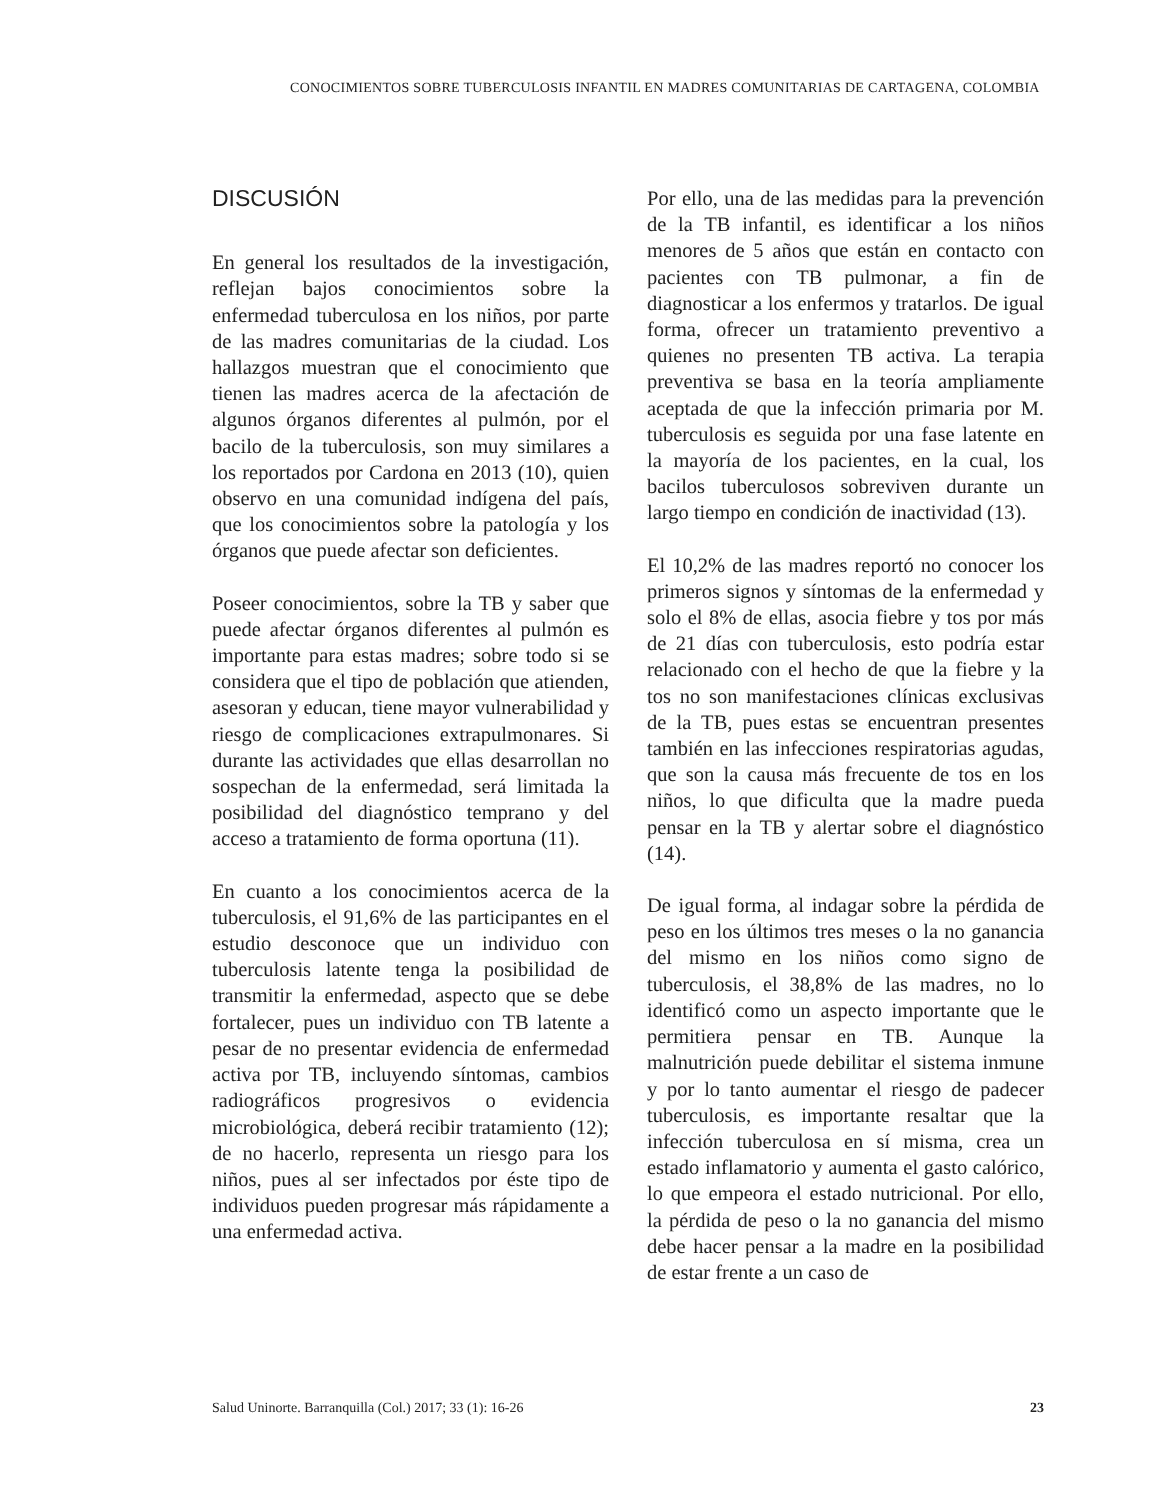CONOCIMIENTOS SOBRE TUBERCULOSIS INFANTIL EN MADRES COMUNITARIAS DE CARTAGENA, COLOMBIA
DISCUSIÓN
En general los resultados de la investigación, reflejan bajos conocimientos sobre la enfermedad tuberculosa en los niños, por parte de las madres comunitarias de la ciudad. Los hallazgos muestran que el conocimiento que tienen las madres acerca de la afectación de algunos órganos diferentes al pulmón, por el bacilo de la tuberculosis, son muy similares a los reportados por Cardona en 2013 (10), quien observo en una comunidad indígena del país, que los conocimientos sobre la patología y los órganos que puede afectar son deficientes.
Poseer conocimientos, sobre la TB y saber que puede afectar órganos diferentes al pulmón es importante para estas madres; sobre todo si se considera que el tipo de población que atienden, asesoran y educan, tiene mayor vulnerabilidad y riesgo de complicaciones extrapulmonares. Si durante las actividades que ellas desarrollan no sospechan de la enfermedad, será limitada la posibilidad del diagnóstico temprano y del acceso a tratamiento de forma oportuna (11).
En cuanto a los conocimientos acerca de la tuberculosis, el 91,6% de las participantes en el estudio desconoce que un individuo con tuberculosis latente tenga la posibilidad de transmitir la enfermedad, aspecto que se debe fortalecer, pues un individuo con TB latente a pesar de no presentar evidencia de enfermedad activa por TB, incluyendo síntomas, cambios radiográficos progresivos o evidencia microbiológica, deberá recibir tratamiento (12); de no hacerlo, representa un riesgo para los niños, pues al ser infectados por éste tipo de individuos pueden progresar más rápidamente a una enfermedad activa.
Por ello, una de las medidas para la prevención de la TB infantil, es identificar a los niños menores de 5 años que están en contacto con pacientes con TB pulmonar, a fin de diagnosticar a los enfermos y tratarlos. De igual forma, ofrecer un tratamiento preventivo a quienes no presenten TB activa. La terapia preventiva se basa en la teoría ampliamente aceptada de que la infección primaria por M. tuberculosis es seguida por una fase latente en la mayoría de los pacientes, en la cual, los bacilos tuberculosos sobreviven durante un largo tiempo en condición de inactividad (13).
El 10,2% de las madres reportó no conocer los primeros signos y síntomas de la enfermedad y solo el 8% de ellas, asocia fiebre y tos por más de 21 días con tuberculosis, esto podría estar relacionado con el hecho de que la fiebre y la tos no son manifestaciones clínicas exclusivas de la TB, pues estas se encuentran presentes también en las infecciones respiratorias agudas, que son la causa más frecuente de tos en los niños, lo que dificulta que la madre pueda pensar en la TB y alertar sobre el diagnóstico (14).
De igual forma, al indagar sobre la pérdida de peso en los últimos tres meses o la no ganancia del mismo en los niños como signo de tuberculosis, el 38,8% de las madres, no lo identificó como un aspecto importante que le permitiera pensar en TB. Aunque la malnutrición puede debilitar el sistema inmune y por lo tanto aumentar el riesgo de padecer tuberculosis, es importante resaltar que la infección tuberculosa en sí misma, crea un estado inflamatorio y aumenta el gasto calórico, lo que empeora el estado nutricional. Por ello, la pérdida de peso o la no ganancia del mismo debe hacer pensar a la madre en la posibilidad de estar frente a un caso de
Salud Uninorte. Barranquilla (Col.) 2017; 33 (1): 16-26 23